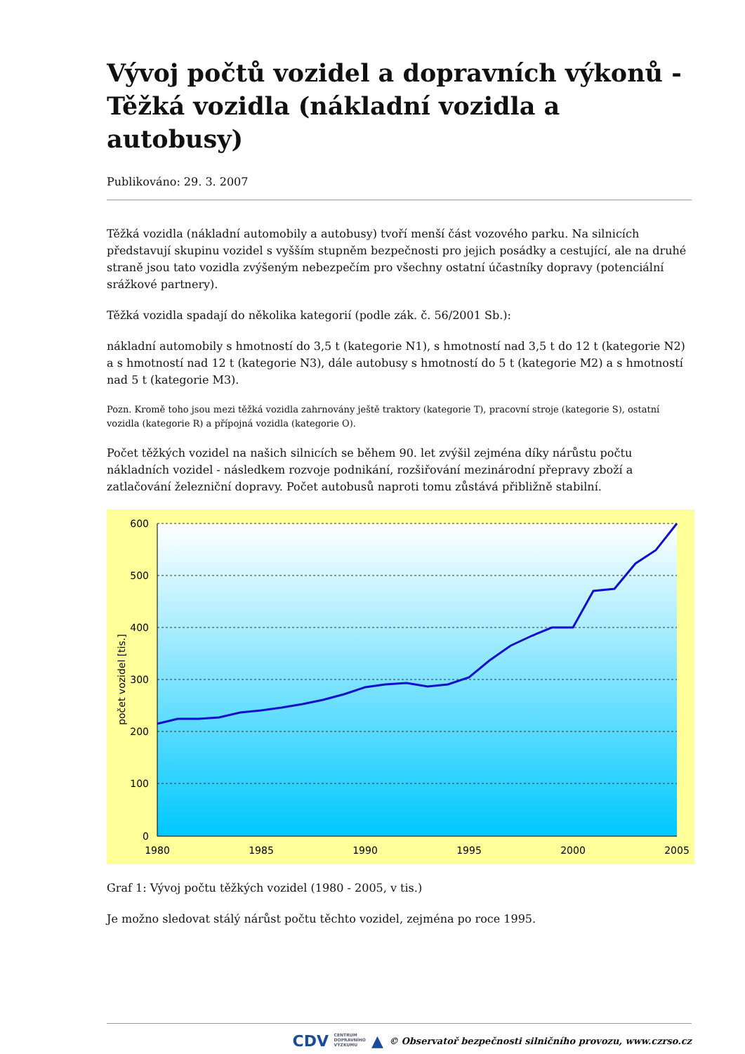Vývoj počtů vozidel a dopravních výkonů - Těžká vozidla (nákladní vozidla a autobusy)
Publikováno: 29. 3. 2007
Těžká vozidla (nákladní automobily a autobusy) tvoří menší část vozového parku. Na silnicích představují skupinu vozidel s vyšším stupněm bezpečnosti pro jejich posádky a cestující, ale na druhé straně jsou tato vozidla zvýšeným nebezpečím pro všechny ostatní účastníky dopravy (potenciální srážkové partnery).
Těžká vozidla spadají do několika kategorií (podle zák. č. 56/2001 Sb.):
nákladní automobily s hmotností do 3,5 t (kategorie N1), s hmotností nad 3,5 t do 12 t (kategorie N2) a s hmotností nad 12 t (kategorie N3), dále autobusy s hmotností do 5 t (kategorie M2) a s hmotností nad 5 t (kategorie M3).
Pozn. Kromě toho jsou mezi těžká vozidla zahrnovány ještě traktory (kategorie T), pracovní stroje (kategorie S), ostatní vozidla (kategorie R) a přípojná vozidla (kategorie O).
Počet těžkých vozidel na našich silnicích se během 90. let zvýšil zejména díky nárůstu počtu nákladních vozidel - následkem rozvoje podnikání, rozšiřování mezinárodní přepravy zboží a zatlačování železniční dopravy. Počet autobusů naproti tomu zůstává přibližně stabilní.
600
500
400
300
200
100
0
1980
1985
1990
1995
2000
2005
počet vozidel [tis.]
Graf 1: Vývoj počtu těžkých vozidel (1980 - 2005, v tis.)
Je možno sledovat stálý nárůst počtu těchto vozidel, zejména po roce 1995.
CDV CENTRUM
DOPRAVNÍHO
VÝZKUMU ▲ © Observatoř bezpečnosti silničního provozu, www.czrso.cz